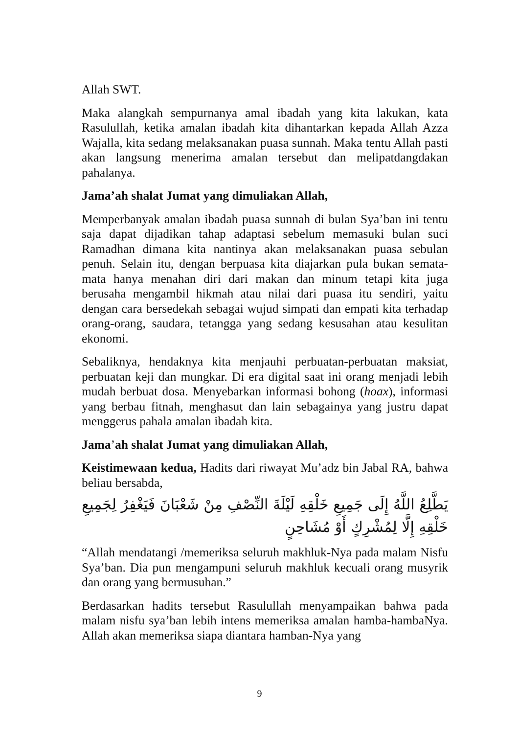Allah SWT.
Maka alangkah sempurnanya amal ibadah yang kita lakukan, kata Rasulullah, ketika amalan ibadah kita dihantarkan kepada Allah Azza Wajalla, kita sedang melaksanakan puasa sunnah. Maka tentu Allah pasti akan langsung menerima amalan tersebut dan melipatdangdakan pahalanya.
Jama’ah shalat Jumat yang dimuliakan Allah,
Memperbanyak amalan ibadah puasa sunnah di bulan Sya’ban ini tentu saja dapat dijadikan tahap adaptasi sebelum memasuki bulan suci Ramadhan dimana kita nantinya akan melaksanakan puasa sebulan penuh. Selain itu, dengan berpuasa kita diajarkan pula bukan semata-mata hanya menahan diri dari makan dan minum tetapi kita juga berusaha mengambil hikmah atau nilai dari puasa itu sendiri, yaitu dengan cara bersedekah sebagai wujud simpati dan empati kita terhadap orang-orang, saudara, tetangga yang sedang kesusahan atau kesulitan ekonomi.
Sebaliknya, hendaknya kita menjauhi perbuatan-perbuatan maksiat, perbuatan keji dan mungkar. Di era digital saat ini orang menjadi lebih mudah berbuat dosa. Menyebarkan informasi bohong (hoax), informasi yang berbau fitnah, menghasut dan lain sebagainya yang justru dapat menggerus pahala amalan ibadah kita.
Jama’ah shalat Jumat yang dimuliakan Allah,
Keistimewaan kedua, Hadits dari riwayat Mu’adz bin Jabal RA, bahwa beliau bersabda,
يَطَّلِعُ اللَّهُ إِلَى جَمِيعِ خَلْقِهِ لَيْلَةَ النِّصْفِ مِنْ شَعْبَانَ فَيَغْفِرُ لِجَمِيعِ خَلْقِهِ إِلَّا لِمُشْرِكٍ أَوْ مُشَاحِنٍ
“Allah mendatangi /memeriksa seluruh makhluk-Nya pada malam Nisfu Sya’ban. Dia pun mengampuni seluruh makhluk kecuali orang musyrik dan orang yang bermusuhan.”
Berdasarkan hadits tersebut Rasulullah menyampaikan bahwa pada malam nisfu sya’ban lebih intens memeriksa amalan hamba-hambaNya. Allah akan memeriksa siapa diantara hamban-Nya yang
9